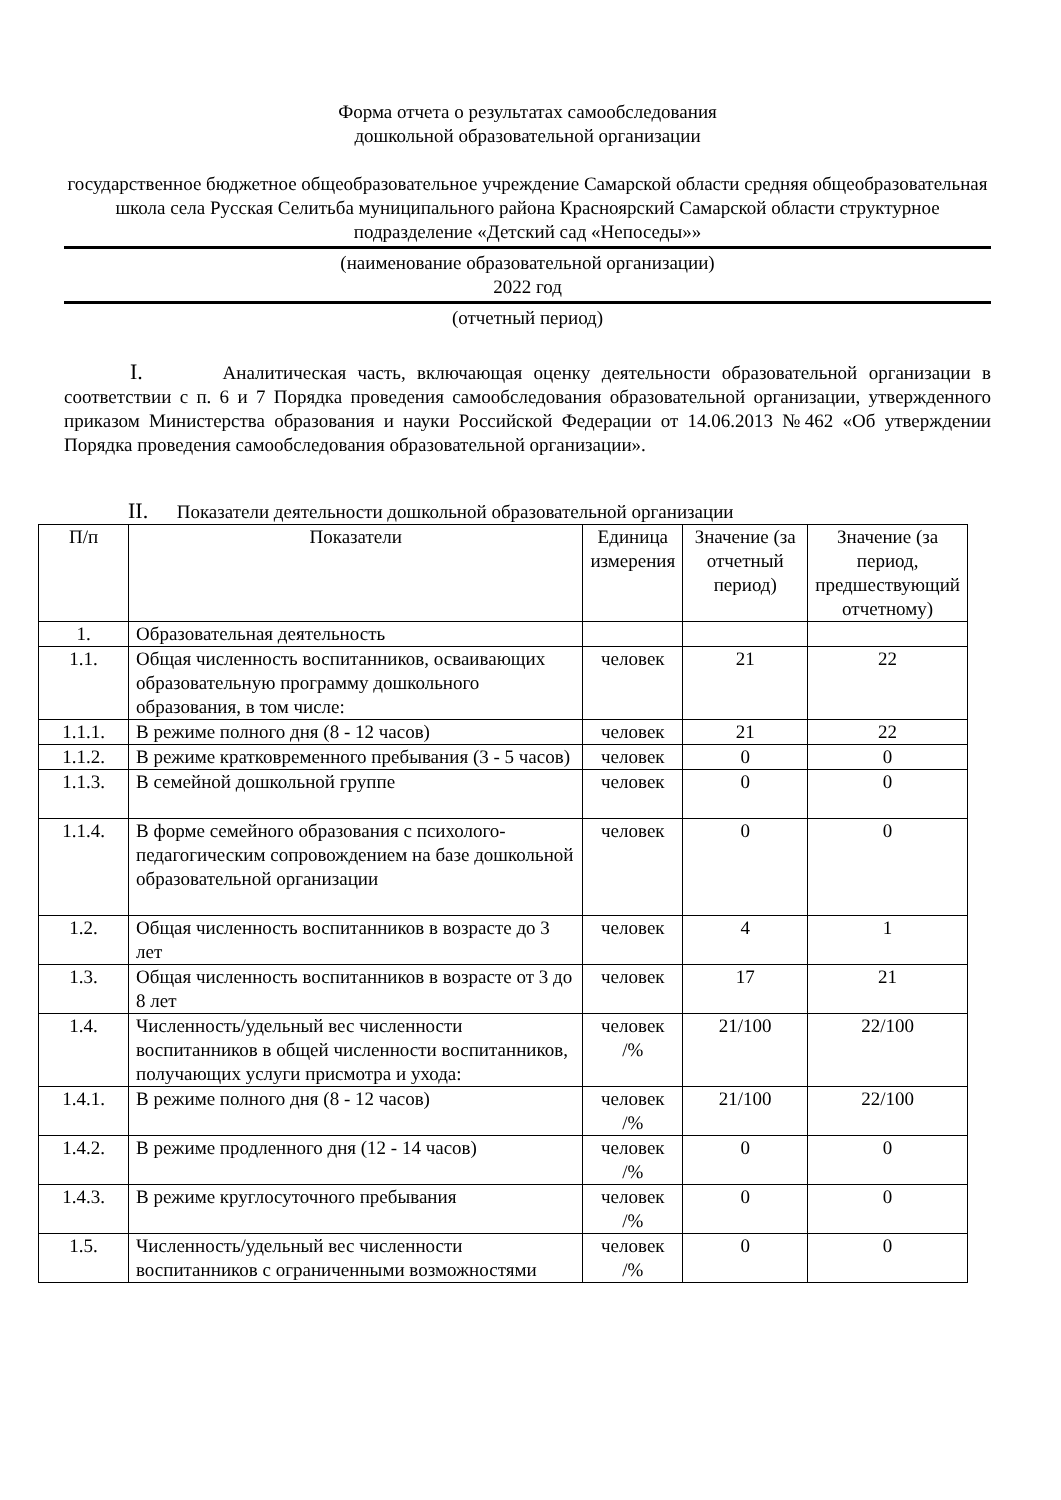Форма отчета о результатах самообследования
дошкольной образовательной организации
государственное бюджетное общеобразовательное учреждение Самарской области средняя общеобразовательная школа села Русская Селитьба муниципального района Красноярский Самарской области структурное подразделение «Детский сад «Непоседы»»
(наименование образовательной организации)
2022 год
(отчетный период)
I. Аналитическая часть, включающая оценку деятельности образовательной организации в соответствии с п. 6 и 7 Порядка проведения самообследования образовательной организации, утвержденного приказом Министерства образования и науки Российской Федерации от 14.06.2013 №462 «Об утверждении Порядка проведения самообследования образовательной организации».
II. Показатели деятельности дошкольной образовательной организации
| П/п | Показатели | Единица измерения | Значение (за отчетный период) | Значение (за период, предшествующий отчетному) |
| 1. | Образовательная деятельность | | | |
| 1.1. | Общая численность воспитанников, осваивающих образовательную программу дошкольного образования, в том числе: | человек | 21 | 22 |
| 1.1.1. | В режиме полного дня (8 - 12 часов) | человек | 21 | 22 |
| 1.1.2. | В режиме кратковременного пребывания (3 - 5 часов) | человек | 0 | 0 |
| 1.1.3. | В семейной дошкольной группе | человек | 0 | 0 |
| 1.1.4. | В форме семейного образования с психолого-педагогическим сопровождением на базе дошкольной образовательной организации | человек | 0 | 0 |
| 1.2. | Общая численность воспитанников в возрасте до 3 лет | человек | 4 | 1 |
| 1.3. | Общая численность воспитанников в возрасте от 3 до 8 лет | человек | 17 | 21 |
| 1.4. | Численность/удельный вес численности воспитанников в общей численности воспитанников, получающих услуги присмотра и ухода: | человек /% | 21/100 | 22/100 |
| 1.4.1. | В режиме полного дня (8 - 12 часов) | человек /% | 21/100 | 22/100 |
| 1.4.2. | В режиме продленного дня (12 - 14 часов) | человек /% | 0 | 0 |
| 1.4.3. | В режиме круглосуточного пребывания | человек /% | 0 | 0 |
| 1.5. | Численность/удельный вес численности воспитанников с ограниченными возможностями | человек /% | 0 | 0 |